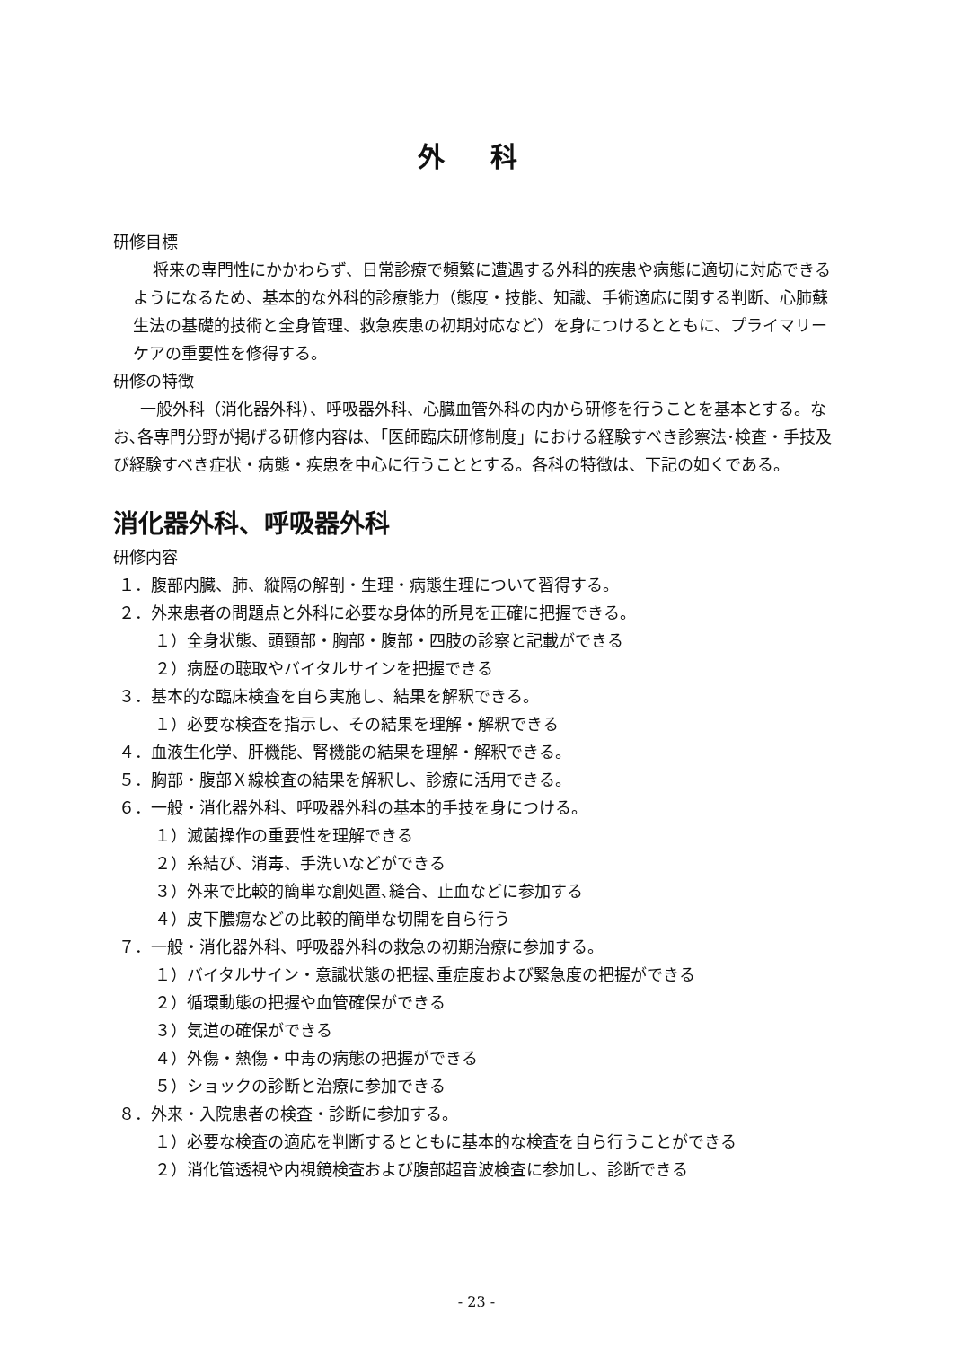外 科
研修目標
将来の専門性にかかわらず、日常診療で頻繁に遭遇する外科的疾患や病態に適切に対応できるようになるため、基本的な外科的診療能力（態度・技能、知識、手術適応に関する判断、心肺蘇生法の基礎的技術と全身管理、救急疾患の初期対応など）を身につけるとともに、プライマリーケアの重要性を修得する。
研修の特徴
一般外科（消化器外科）、呼吸器外科、心臓血管外科の内から研修を行うことを基本とする。なお､各専門分野が掲げる研修内容は､「医師臨床研修制度」における経験すべき診察法･検査・手技及び経験すべき症状・病態・疾患を中心に行うこととする。各科の特徴は、下記の如くである。
消化器外科、呼吸器外科
研修内容
１．腹部内臓、肺、縦隔の解剖・生理・病態生理について習得する。
２．外来患者の問題点と外科に必要な身体的所見を正確に把握できる。
１）全身状態、頭頸部・胸部・腹部・四肢の診察と記載ができる
２）病歴の聴取やバイタルサインを把握できる
３．基本的な臨床検査を自ら実施し、結果を解釈できる。
１）必要な検査を指示し、その結果を理解・解釈できる
４．血液生化学、肝機能、腎機能の結果を理解・解釈できる。
５．胸部・腹部Ｘ線検査の結果を解釈し、診療に活用できる。
６．一般・消化器外科、呼吸器外科の基本的手技を身につける。
１）滅菌操作の重要性を理解できる
２）糸結び、消毒、手洗いなどができる
３）外来で比較的簡単な創処置､縫合、止血などに参加する
４）皮下膿瘍などの比較的簡単な切開を自ら行う
７．一般・消化器外科、呼吸器外科の救急の初期治療に参加する。
１）バイタルサイン・意識状態の把握､重症度および緊急度の把握ができる
２）循環動態の把握や血管確保ができる
３）気道の確保ができる
４）外傷・熱傷・中毒の病態の把握ができる
５）ショックの診断と治療に参加できる
８．外来・入院患者の検査・診断に参加する。
１）必要な検査の適応を判断するとともに基本的な検査を自ら行うことができる
２）消化管透視や内視鏡検査および腹部超音波検査に参加し、診断できる
- 23 -